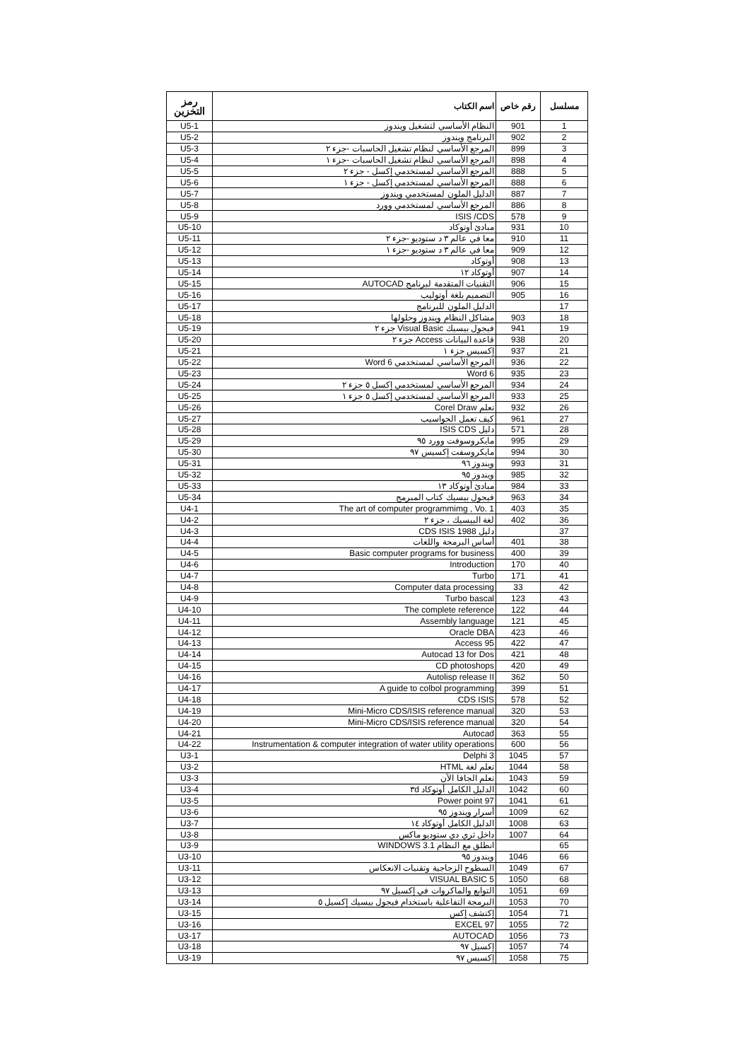| مسلسل | رقم خاص | اسم الكتاب | رمز التخزين |
| --- | --- | --- | --- |
| 1 | 901 | النظام الأساسي لتشغيل ويندوز | U5-1 |
| 2 | 902 | البرنامج ويندوز | U5-2 |
| 3 | 899 | المرجع الأساسي لنظام تشغيل الحاسبات -جزء ٢ | U5-3 |
| 4 | 898 | المرجع الأساسي لنظام تشغيل الحاسبات -جزء ١ | U5-4 |
| 5 | 888 | المرجع الأساسي لمستخدمي إكسل - جزء ٢ | U5-5 |
| 6 | 888 | المرجع الأساسي لمستخدمي إكسل - جزء ١ | U5-6 |
| 7 | 887 | الدليل الملون لمستخدمي ويندوز | U5-7 |
| 8 | 886 | المرجع الأساسي لمستخدمي وورد | U5-8 |
| 9 | 578 | ISIS /CDS | U5-9 |
| 10 | 931 | مبادئ أوتوكاد | U5-10 |
| 11 | 910 | معا في عالم ٣ د ستوديو -جزء ٢ | U5-11 |
| 12 | 909 | معا في عالم ٣ د ستوديو -جزء ١ | U5-12 |
| 13 | 908 | أوتوكاد | U5-13 |
| 14 | 907 | أوتوكاد ١٢ | U5-14 |
| 15 | 906 | التقنيات المتقدمة لبرنامج AUTOCAD | U5-15 |
| 16 | 905 | التصميم بلغة أوتوليب | U5-16 |
| 17 | | الدليل الملون للبرنامج | U5-17 |
| 18 | 903 | مشاكل النظام ويندوز وحلولها | U5-18 |
| 19 | 941 | فيجول بيسيك Visual Basic جزء ٢ | U5-19 |
| 20 | 938 | قاعدة البيانات Access جزء ٢ | U5-20 |
| 21 | 937 | إكسيس جزء ١ | U5-21 |
| 22 | 936 | المرجع الأساسي لمستخدمي Word 6 | U5-22 |
| 23 | 935 | Word 6 | U5-23 |
| 24 | 934 | المرجع الأساسي لمستخدمي إكسل ٥ جزء ٢ | U5-24 |
| 25 | 933 | المرجع الأساسي لمستخدمي إكسل ٥ جزء ١ | U5-25 |
| 26 | 932 | تعلم Corel Draw | U5-26 |
| 27 | 961 | كيف تعمل الحواسيب | U5-27 |
| 28 | 571 | دليل ISIS CDS | U5-28 |
| 29 | 995 | مايكروسوفت وورد ٩٥ | U5-29 |
| 30 | 994 | مايكروسفت إكسيس ٩٧ | U5-30 |
| 31 | 993 | ويندوز ٩٦ | U5-31 |
| 32 | 985 | ويندوز ٩٥ | U5-32 |
| 33 | 984 | مبادئ أوتوكاد ١٣ | U5-33 |
| 34 | 963 | فيجول بيسيك كتاب المبرمج | U5-34 |
| 35 | 403 | The art of computer programmimg , Vo. 1 | U4-1 |
| 36 | 402 | لغة البيسيك ، جزء ٢ | U4-2 |
| 37 | | دليل CDS ISIS 1988 | U4-3 |
| 38 | 401 | أساس البرمجة واللغات | U4-4 |
| 39 | 400 | Basic computer programs for business | U4-5 |
| 40 | 170 | Introduction | U4-6 |
| 41 | 171 | Turbo | U4-7 |
| 42 | 33 | Computer data processing | U4-8 |
| 43 | 123 | Turbo bascal | U4-9 |
| 44 | 122 | The complete reference | U4-10 |
| 45 | 121 | Assembly language | U4-11 |
| 46 | 423 | Oracle DBA | U4-12 |
| 47 | 422 | Access 95 | U4-13 |
| 48 | 421 | Autocad 13 for Dos | U4-14 |
| 49 | 420 | CD photoshops | U4-15 |
| 50 | 362 | Autolisp release II | U4-16 |
| 51 | 399 | A guide to colbol programming | U4-17 |
| 52 | 578 | CDS ISIS | U4-18 |
| 53 | 320 | Mini-Micro CDS/ISIS reference manual | U4-19 |
| 54 | 320 | Mini-Micro CDS/ISIS reference manual | U4-20 |
| 55 | 363 | Autocad | U4-21 |
| 56 | 600 | Instrumentation & computer integration of water utility operations | U4-22 |
| 57 | 1045 | Delphi 3 | U3-1 |
| 58 | 1044 | تعلم لغة HTML | U3-2 |
| 59 | 1043 | تعلم الجافا الآن | U3-3 |
| 60 | 1042 | الدليل الكامل أوتوكاد ٣d | U3-4 |
| 61 | 1041 | Power point 97 | U3-5 |
| 62 | 1009 | أسرار ويندوز ٩٥ | U3-6 |
| 63 | 1008 | الدليل الكامل أوتوكاد ١٤ | U3-7 |
| 64 | 1007 | داخل ثري دي ستوديو ماكس | U3-8 |
| 65 | | انطلق مع النظام WINDOWS 3.1 | U3-9 |
| 66 | 1046 | ويندوز ٩٥ | U3-10 |
| 67 | 1049 | السطوح الزجاجية وتقنيات الانعكاس | U3-11 |
| 68 | 1050 | VISUAL BASIC 5 | U3-12 |
| 69 | 1051 | التوابع والماكروات في إكسيل ٩٧ | U3-13 |
| 70 | 1053 | البرمجة التفاعلية باستخدام فيجول بيسيك إكسيل ٥ | U3-14 |
| 71 | 1054 | إكتشف إكس | U3-15 |
| 72 | 1055 | EXCEL 97 | U3-16 |
| 73 | 1056 | AUTOCAD | U3-17 |
| 74 | 1057 | إكسيل ٩٧ | U3-18 |
| 75 | 1058 | إكسيس ٩٧ | U3-19 |